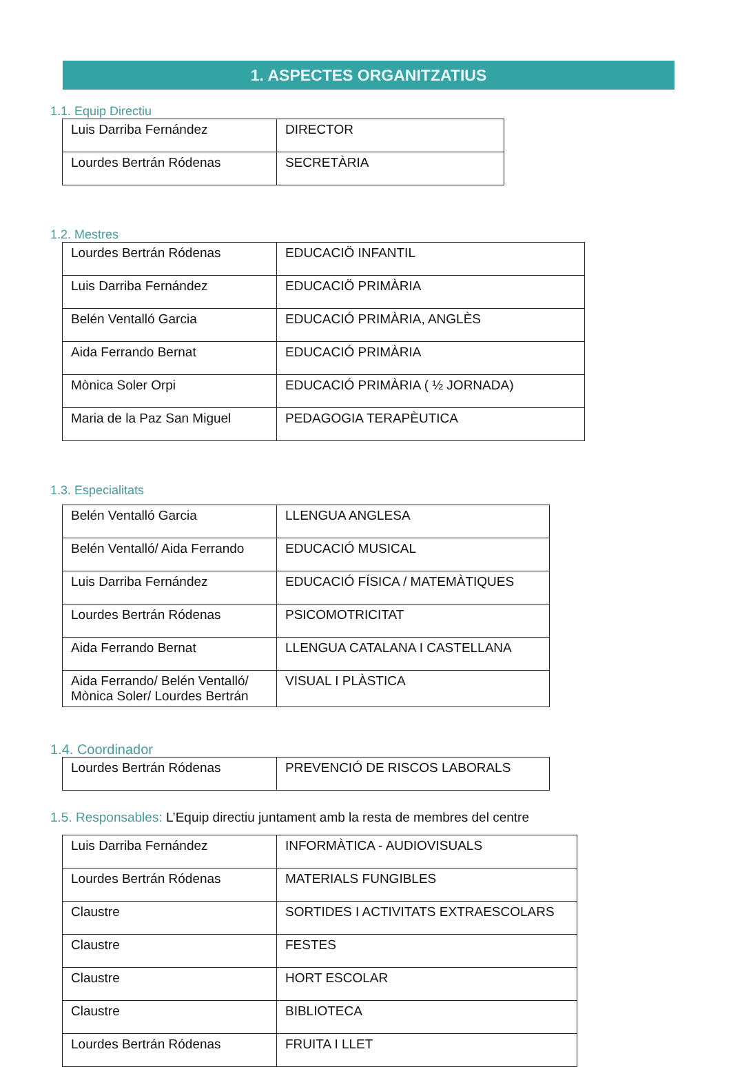1. ASPECTES ORGANITZATIUS
1.1. Equip Directiu
| Luis Darriba Fernández | DIRECTOR |
| Lourdes Bertrán Ródenas | SECRETÀRIA |
1.2. Mestres
| Lourdes Bertrán Ródenas | EDUCACIÖ INFANTIL |
| Luis Darriba Fernández | EDUCACIÖ PRIMÀRIA |
| Belén Ventalló Garcia | EDUCACIÓ PRIMÀRIA, ANGLÈS |
| Aida Ferrando Bernat | EDUCACIÓ PRIMÀRIA |
| Mònica Soler Orpi | EDUCACIÓ PRIMÀRIA ( ½ JORNADA) |
| Maria de la Paz San Miguel | PEDAGOGIA TERAPÈUTICA |
1.3. Especialitats
| Belén Ventalló Garcia | LLENGUA ANGLESA |
| Belén Ventalló/ Aida Ferrando | EDUCACIÓ MUSICAL |
| Luis Darriba Fernández | EDUCACIÓ FÍSICA / MATEMÀTIQUES |
| Lourdes Bertrán Ródenas | PSICOMOTRICITAT |
| Aida Ferrando Bernat | LLENGUA CATALANA I CASTELLANA |
| Aida Ferrando/ Belén Ventalló/ Mònica Soler/ Lourdes Bertrán | VISUAL I PLÀSTICA |
1.4. Coordinador
| Lourdes Bertrán Ródenas | PREVENCIÓ DE RISCOS LABORALS |
1.5. Responsables: L’Equip directiu juntament amb la resta de membres del centre
| Luis Darriba Fernández | INFORMÀTICA - AUDIOVISUALS |
| Lourdes Bertrán Ródenas | MATERIALS FUNGIBLES |
| Claustre | SORTIDES I ACTIVITATS EXTRAESCOLARS |
| Claustre | FESTES |
| Claustre | HORT ESCOLAR |
| Claustre | BIBLIOTECA |
| Lourdes Bertrán Ródenas | FRUITA I LLET |